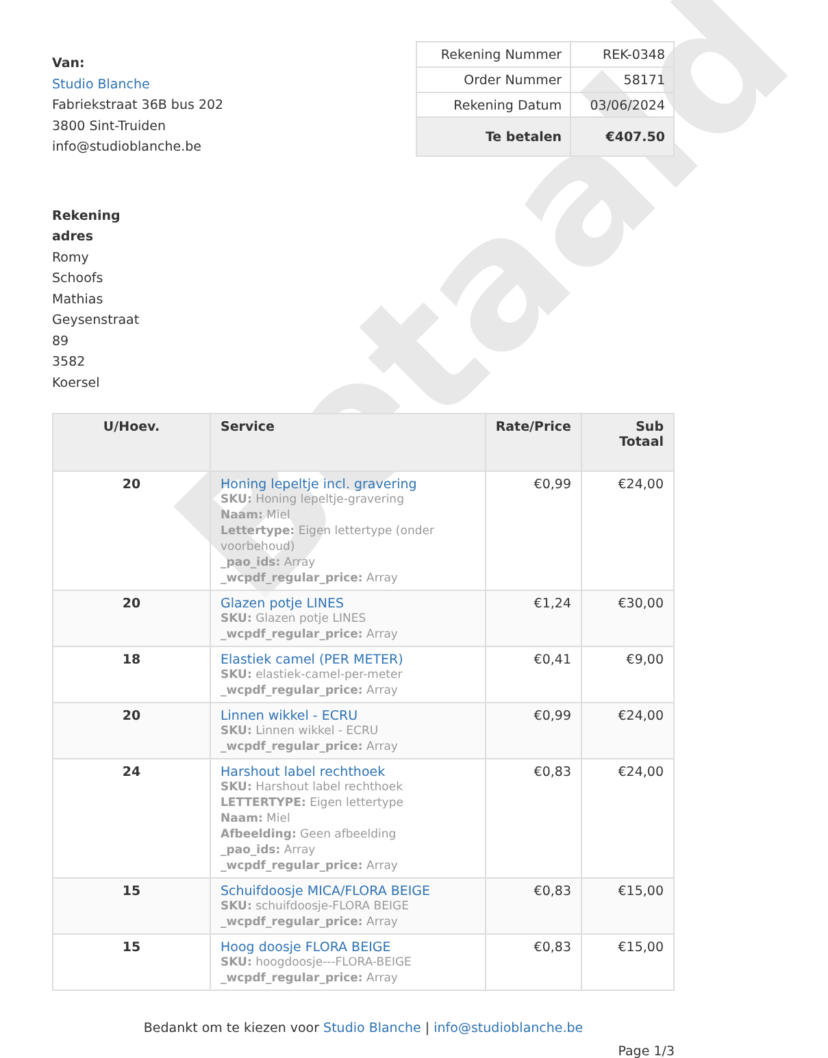Betaald
Van:
Studio Blanche
Fabriekstraat 36B bus 202
3800 Sint-Truiden
info@studioblanche.be
| Rekening Nummer | REK-0348 |
| Order Nummer | 58171 |
| Rekening Datum | 03/06/2024 |
| Te betalen | €407.50 |
Rekening adres
Romy Schoofs Mathias Geysenstraat 89
3582 Koersel
| U/Hoev. | Service | Rate/Price | Sub Totaal |
| --- | --- | --- | --- |
| 20 | Honing lepeltje incl. gravering SKU: Honing lepeltje-gravering Naam: Miel Lettertype: Eigen lettertype (onder voorbehoud) _pao_ids: Array _wcpdf_regular_price: Array | €0,99 | €24,00 |
| 20 | Glazen potje LINES SKU: Glazen potje LINES _wcpdf_regular_price: Array | €1,24 | €30,00 |
| 18 | Elastiek camel (PER METER) SKU: elastiek-camel-per-meter _wcpdf_regular_price: Array | €0,41 | €9,00 |
| 20 | Linnen wikkel - ECRU SKU: Linnen wikkel - ECRU _wcpdf_regular_price: Array | €0,99 | €24,00 |
| 24 | Harshout label rechthoek SKU: Harshout label rechthoek LETTERTYPE: Eigen lettertype Naam: Miel Afbeelding: Geen afbeelding _pao_ids: Array _wcpdf_regular_price: Array | €0,83 | €24,00 |
| 15 | Schuifdoosje MICA/FLORA BEIGE SKU: schuifdoosje-FLORA BEIGE _wcpdf_regular_price: Array | €0,83 | €15,00 |
| 15 | Hoog doosje FLORA BEIGE SKU: hoogdoosje---FLORA-BEIGE _wcpdf_regular_price: Array | €0,83 | €15,00 |
Bedankt om te kiezen voor Studio Blanche | info@studioblanche.be
Page 1/3